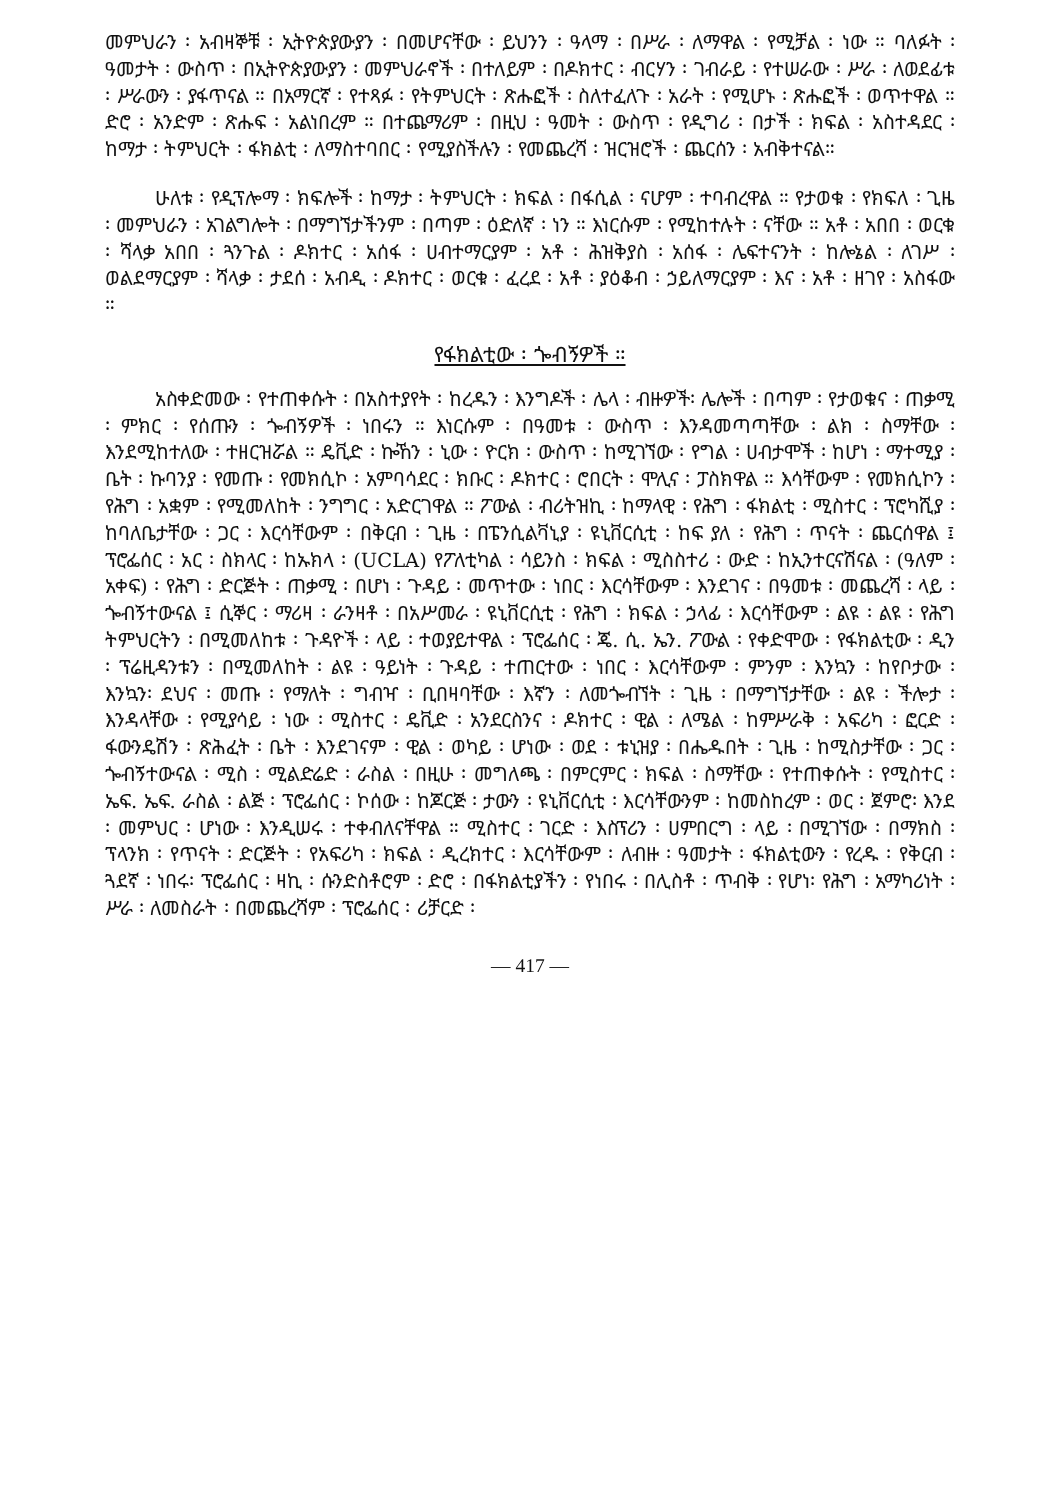መምህራን ፡ አብዛኞቹ ፡ ኢትዮጵያውያን ፡ በመሆናቸው ፡ ይህንን ፡ ዓላማ ፡ በሥራ ፡ ለማዋል ፡ የሚቻል ፡ ነው ። ባለፉት ፡ ዓመታት ፡ ውስጥ ፡ በኢትዮጵያውያን ፡ መምህራኖች ፡ በተለይም ፡ በዶክተር ፡ ብርሃን ፡ ገብራይ ፡ የተሠራው ፡ ሥራ ፡ ለወደፊቱ ፡ ሥራውን ፡ ያፋጥናል ። በአማርኛ ፡ የተጻፉ ፡ የትምህርት ፡ ጽሑፎች ፡ ስለተፈለጉ ፡ አራት ፡ የሚሆኑ ፡ ጽሑፎች ፡ ወጥተዋል ። ድሮ ፡ አንድም ፡ ጽሑፍ ፡ አልነበረም ። በተጨማሪም ፡ በዚህ ፡ ዓመት ፡ ውስጥ ፡ የዲግሪ ፡ በታች ፡ ክፍል ፡ አስተዳደር ፡ ከማታ ፡ ትምህርት ፡ ፋክልቲ ፡ ለማስተባበር ፡ የሚያስችሉን ፡ የመጨረሻ ፡ ዝርዝሮች ፡ ጨርሰን ፡ አብቅተናል።
ሁለቱ ፡ የዲፕሎማ ፡ ክፍሎች ፡ ከማታ ፡ ትምህርት ፡ ክፍል ፡ በፋሲል ፡ ናሆም ፡ ተባብረዋል ። የታወቁ ፡ የክፍለ ፡ ጊዜ ፡ መምህራን ፡ አገልግሎት ፡ በማግኘታችንም ፡ በጣም ፡ ዕድለኛ ፡ ነን ። እነርሱም ፡ የሚከተሉት ፡ ናቸው ። አቶ ፡ አበበ ፡ ወርቁ ፡ ሻላቃ አበበ ፡ ጓንጉል ፡ ዶክተር ፡ አሰፋ ፡ ሀብተማርያም ፡ አቶ ፡ ሕዝቅያስ ፡ አሰፋ ፡ ሌፍተናንት ፡ ከሎኔል ፡ ለገሥ ፡ ወልደማርያም ፡ ሻላቃ ፡ ታደሰ ፡ አብዲ ፡ ዶክተር ፡ ወርቁ ፡ ፈረደ ፡ አቶ ፡ ያዕቆብ ፡ ኃይለማርያም ፡ እና ፡ አቶ ፡ ዘገየ ፡ አስፋው ።
የፋክልቲው ፡ ጐብኝዎች ።
አስቀድመው ፡ የተጠቀሱት ፡ በአስተያየት ፡ ከረዱን ፡ እንግዶች ፡ ሌላ ፡ ብዙዎች፡ ሌሎች ፡ በጣም ፡ የታወቁና ፡ ጠቃሚ ፡ ምክር ፡ የሰጡን ፡ ጐብኝዎች ፡ ነበሩን ። እነርሱም ፡ በዓመቱ ፡ ውስጥ ፡ እንዳመጣጣቸው ፡ ልክ ፡ ስማቸው ፡ እንደሚከተለው ፡ ተዘርዝሯል ። ዴቪድ ፡ ኰኸን ፡ ኒው ፡ ዮርክ ፡ ውስጥ ፡ ከሚገኘው ፡ የግል ፡ ሀብታሞች ፡ ከሆነ ፡ ማተሚያ ፡ ቤት ፡ ኩባንያ ፡ የመጡ ፡ የመክሲኮ ፡ አምባሳደር ፡ ክቡር ፡ ዶክተር ፡ ሮበርት ፡ ሞሊና ፡ ፓስክዋል ። እሳቸውም ፡ የመክሲኮን ፡ የሕግ ፡ አቋም ፡ የሚመለከት ፡ ንግግር ፡ አድርገዋል ። ፖውል ፡ ብሪትዝኪ ፡ ከማላዊ ፡ የሕግ ፡ ፋክልቲ ፡ ሚስተር ፡ ፕሮካሺያ ፡ ከባለቤታቸው ፡ ጋር ፡ እርሳቸውም ፡ በቅርብ ፡ ጊዜ ፡ በፔንሲልቫኒያ ፡ ዩኒቨርሲቲ ፡ ከፍ ያለ ፡ የሕግ ፡ ጥናት ፡ ጨርሰዋል ፤ ፕሮፌሰር ፡ አር ፡ ስክላር ፡ ከኡክላ ፡ (UCLA) የፖለቲካል ፡ ሳይንስ ፡ ክፍል ፡ ሚስስተሪ ፡ ውድ ፡ ከኢንተርናሽናል ፡ (ዓለም ፡ አቀፍ) ፡ የሕግ ፡ ድርጅት ፡ ጠቃሚ ፡ በሆነ ፡ ጉዳይ ፡ መጥተው ፡ ነበር ፡ እርሳቸውም ፡ እንደገና ፡ በዓመቱ ፡ መጨረሻ ፡ ላይ ፡ ጐብኝተውናል ፤ ሲኞር ፡ ማሪዛ ፡ ራንዛቶ ፡ በአሥመራ ፡ ዩኒቨርሲቲ ፡ የሕግ ፡ ክፍል ፡ ኃላፊ ፡ እርሳቸውም ፡ ልዩ ፡ ልዩ ፡ የሕግ ትምህርትን ፡ በሚመለከቱ ፡ ጉዳዮች ፡ ላይ ፡ ተወያይተዋል ፡ ፕሮፌሰር ፡ ጄ. ሲ. ኤን. ፖውል ፡ የቀድሞው ፡ የፋክልቲው ፡ ዲን ፡ ፕሬዚዳንቱን ፡ በሚመለከት ፡ ልዩ ፡ ዓይነት ፡ ጉዳይ ፡ ተጠርተው ፡ ነበር ፡ እርሳቸውም ፡ ምንም ፡ እንኳን ፡ ከየቦታው ፡ እንኳን፡ ደህና ፡ መጡ ፡ የማለት ፡ ግብዣ ፡ ቢበዛባቸው ፡ እኛን ፡ ለመጐብኘት ፡ ጊዜ ፡ በማግኘታቸው ፡ ልዩ ፡ ችሎታ ፡ እንዳላቸው ፡ የሚያሳይ ፡ ነው ፡ ሚስተር ፡ ዴቪድ ፡ አንደርስንና ፡ ዶክተር ፡ ዊል ፡ ለሜል ፡ ከምሥራቅ ፡ አፍሪካ ፡ ፎርድ ፡ ፋውንዴሽን ፡ ጽሕፈት ፡ ቤት ፡ እንደገናም ፡ ዊል ፡ ወካይ ፡ ሆነው ፡ ወደ ፡ ቱኒዝያ ፡ በሔዱበት ፡ ጊዜ ፡ ከሚስታቸው ፡ ጋር ፡ ጐብኝተውናል ፡ ሚስ ፡ ሚልድሬድ ፡ ራስል ፡ በዚሁ ፡ መግለጫ ፡ በምርምር ፡ ክፍል ፡ ስማቸው ፡ የተጠቀሱት ፡ የሚስተር ፡ ኤፍ. ኤፍ. ራስል ፡ ልጅ ፡ ፕሮፌሰር ፡ ኮሰው ፡ ከጆርጅ ፡ ታውን ፡ ዩኒቨርሲቲ ፡ እርሳቸውንም ፡ ከመስከረም ፡ ወር ፡ ጀምሮ፡ እንደ ፡ መምህር ፡ ሆነው ፡ እንዲሠሩ ፡ ተቀብለናቸዋል ። ሚስተር ፡ ገርድ ፡ እስፕሪን ፡ ሀምበርግ ፡ ላይ ፡ በሚገኘው ፡ በማክስ ፡ ፕላንክ ፡ የጥናት ፡ ድርጅት ፡ የአፍሪካ ፡ ክፍል ፡ ዲረክተር ፡ እርሳቸውም ፡ ለብዙ ፡ ዓመታት ፡ ፋክልቲውን ፡ የረዱ ፡ የቅርብ ፡ ጓደኛ ፡ ነበሩ፡ ፕሮፌሰር ፡ ዛኪ ፡ ሱንድስቶሮም ፡ ድሮ ፡ በፋክልቲያችን ፡ የነበሩ ፡ በሊስቶ ፡ ጥብቅ ፡ የሆነ፡ የሕግ ፡ አማካሪነት ፡ ሥራ ፡ ለመስራት ፡ በመጨረሻም ፡ ፕሮፌሰር ፡ ሪቻርድ ፡
— 417 —